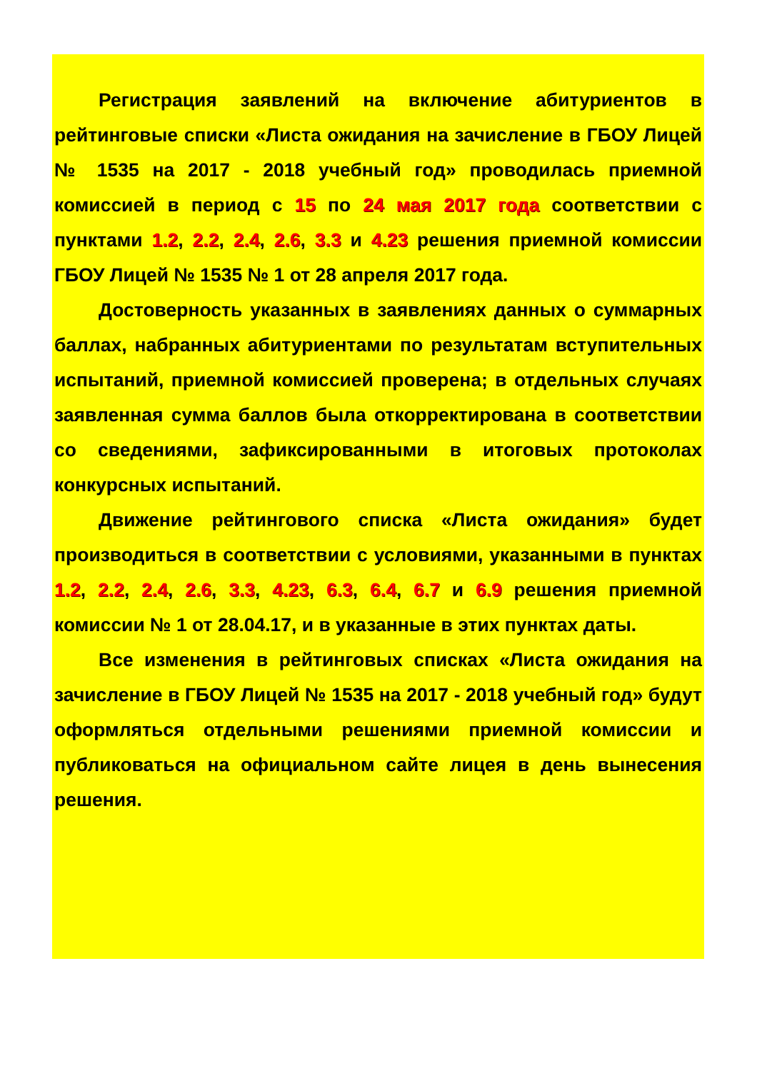Регистрация заявлений на включение абитуриентов в рейтинговые списки «Листа ожидания на зачисление в ГБОУ Лицей № 1535 на 2017 - 2018 учебный год» проводилась при­емной комиссией в период с 15 по 24 мая 2017 года соответст­вии с пунктами 1.2, 2.2, 2.4, 2.6, 3.3 и 4.23 решения приемной комиссии ГБОУ Лицей № 1535 № 1 от 28 апреля 2017 года.
Достоверность указанных в заявлениях данных о сум­марных баллах, набранных абитуриентами по результатам вступительных испытаний, приемной комиссией проверена; в отдельных случаях заявленная сумма баллов была откоррек­тирована в соответствии со сведениями, зафиксированными в итоговых протоколах конкурсных испытаний.
Движение рейтингового списка «Листа ожидания» будет производиться в соответствии с условиями, указанными в пунктах 1.2, 2.2, 2.4, 2.6, 3.3, 4.23, 6.3, 6.4, 6.7 и 6.9 решения при­емной комиссии № 1 от 28.04.17, и в указанные в этих пунктах даты.
Все изменения в рейтинговых списках «Листа ожидания на зачисление в ГБОУ Лицей № 1535 на 2017 - 2018 учебный год» будут оформляться отдельными решениями приемной комиссии и публиковаться на официальном сайте лицея в день вынесения решения.